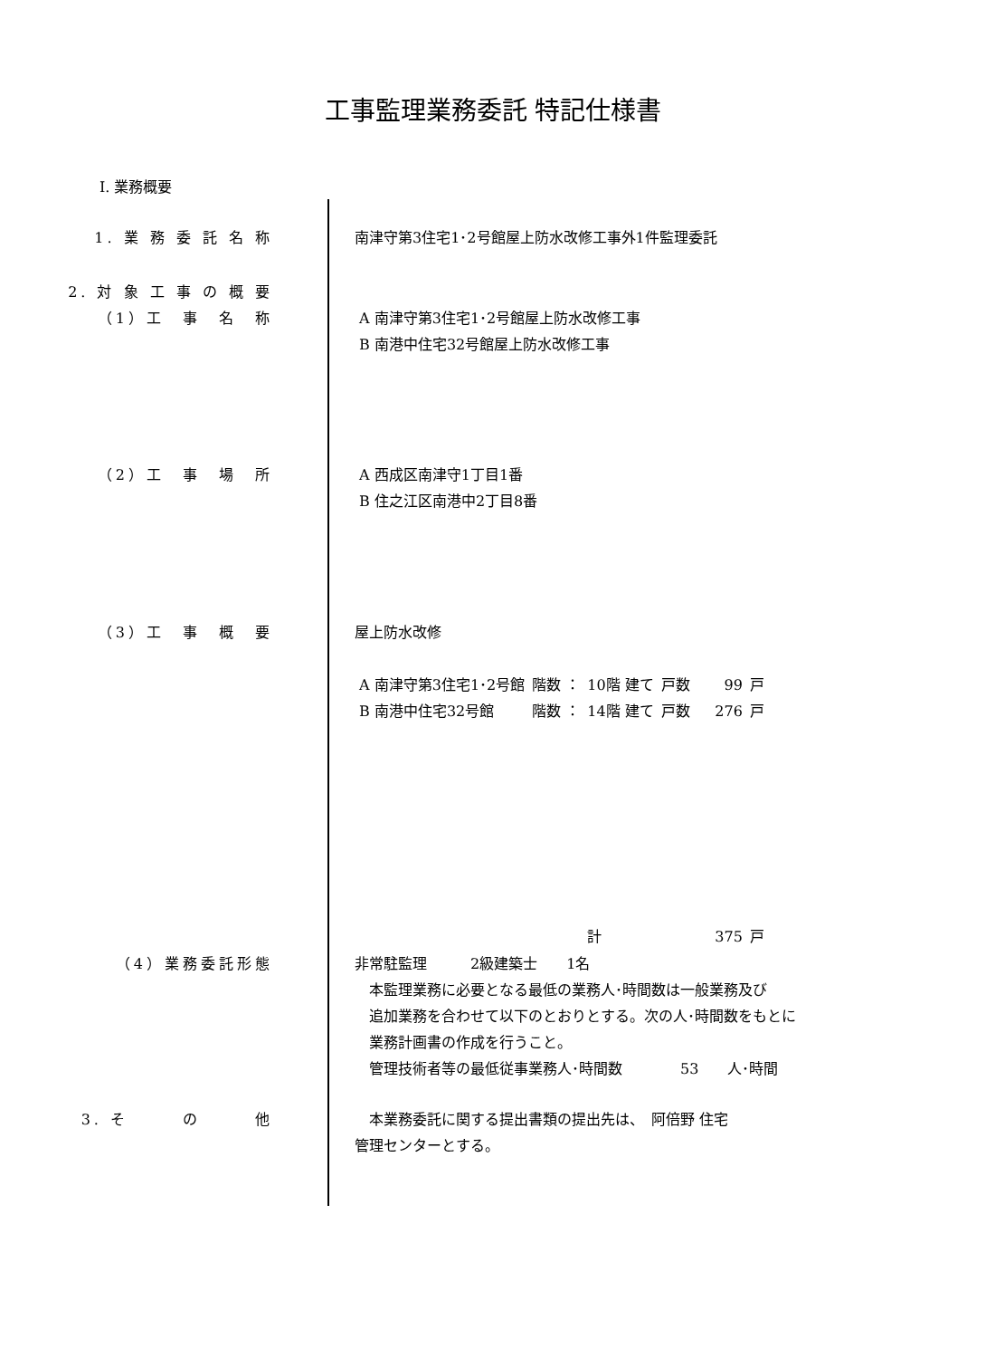工事監理業務委託 特記仕様書
Ⅰ. 業務概要
1. 業 務 委 託 名 称 南津守第3住宅1･2号館屋上防水改修工事外1件監理委託
2. 対 象 工 事 の 概 要
（1）工　事　名　称
A 南津守第3住宅1･2号館屋上防水改修工事
B 南港中住宅32号館屋上防水改修工事
（2）工　事　場　所 A 西成区南津守1丁目1番
B 住之江区南港中2丁目8番
（3）工　事　概　要 屋上防水改修
| A 南津守第3住宅1･2号館 | 階数 ： | 10階 建て | 戸数 | 99 | 戸 |
| B 南港中住宅32号館 | 階数 ： | 14階 建て | 戸数 | 276 | 戸 |
| | | 計 | | 375 | 戸 |
（4）業務委託形態 非常駐監理　　　2級建築士　　1名
　本監理業務に必要となる最低の業務人･時間数は一般業務及び
　追加業務を合わせて以下のとおりとする。次の人･時間数をもとに
　業務計画書の作成を行うこと。
　管理技術者等の最低従事業務人･時間数　　　　53　　人･時間
3. そ　　　の　　　他 　本業務委託に関する提出書類の提出先は、　阿倍野 住宅
管理センターとする。